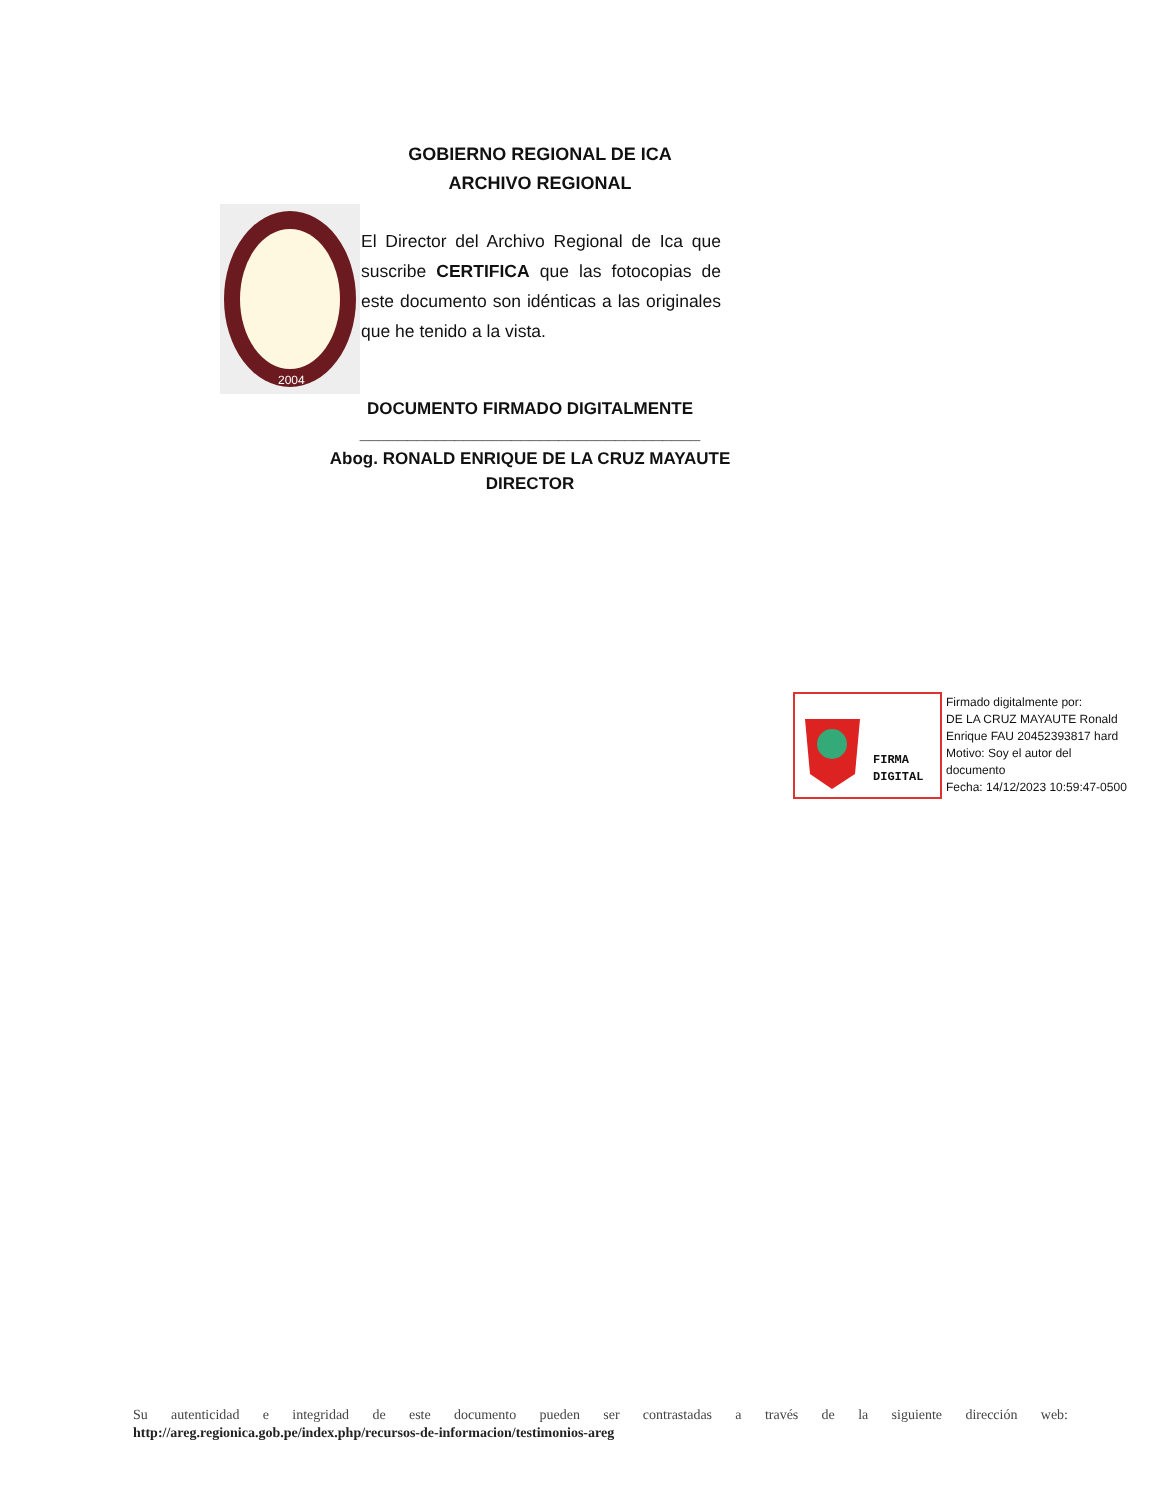GOBIERNO REGIONAL DE ICA
ARCHIVO REGIONAL
2004
El Director del Archivo Regional de Ica que suscribe CERTIFICA que las fotocopias de este documento son idénticas a las originales que he tenido a la vista.
DOCUMENTO FIRMADO DIGITALMENTE
____________________________________
Abog. RONALD ENRIQUE DE LA CRUZ MAYAUTE
DIRECTOR
FIRMA
DIGITAL
Firmado digitalmente por:
DE LA CRUZ MAYAUTE Ronald
Enrique FAU 20452393817 hard
Motivo: Soy el autor del
documento
Fecha: 14/12/2023 10:59:47-0500
Su autenticidad e integridad de este documento pueden ser contrastadas a través de la siguiente dirección web:
http://areg.regionica.gob.pe/index.php/recursos-de-informacion/testimonios-areg